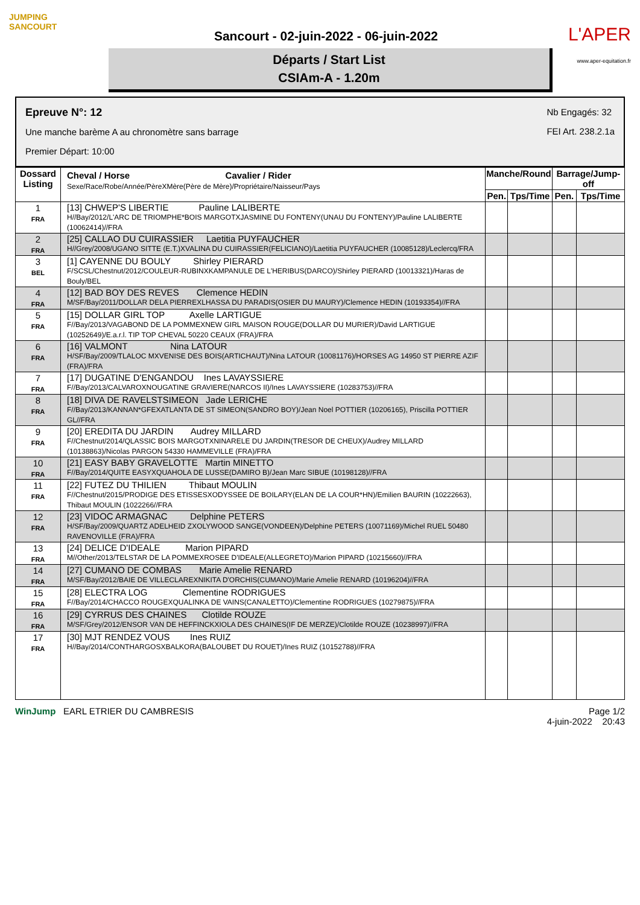JUMPING
SANCOURT
Sancourt - 02-juin-2022 - 06-juin-2022
Départs / Start List
CSIAm-A - 1.20m
L'APER
www.aper-equitation.fr
Epreuve N°: 12
Une manche barème A au chronomètre sans barrage
Premier Départ: 10:00
Nb Engagés: 32
FEI Art. 238.2.1a
| Dossard Listing | Cheval / Horse Cavalier / Rider Sexe/Race/Robe/Année/PèreXMère(Père de Mère)/Propriétaire/Naisseur/Pays | Manche/Round | | Barrage/Jump-off | |
| --- | --- | --- | --- | --- | --- |
| | | Pen. | Tps/Time | Pen. | Tps/Time |
| 1 FRA | [13] CHWEP'S LIBERTIE Pauline LALIBERTE H//Bay/2012/L'ARC DE TRIOMPHE*BOIS MARGOTXJASMINE DU FONTENY(UNAU DU FONTENY)/Pauline LALIBERTE (10062414)//FRA | | | | |
| 2 FRA | [25] CALLAO DU CUIRASSIER Laetitia PUYFAUCHER H//Grey/2008/UGANO SITTE (E.T.)XVALINA DU CUIRASSIER(FELICIANO)/Laetitia PUYFAUCHER (10085128)/Leclercq/FRA | | | | |
| 3 BEL | [1] CAYENNE DU BOULY Shirley PIERARD F/SCSL/Chestnut/2012/COULEUR-RUBINXKAMPANULE DE L'HERIBUS(DARCO)/Shirley PIERARD (10013321)/Haras de Bouly/BEL | | | | |
| 4 FRA | [12] BAD BOY DES REVES Clemence HEDIN M/SF/Bay/2011/DOLLAR DELA PIERREXLHASSA DU PARADIS(OSIER DU MAURY)/Clemence HEDIN (10193354)//FRA | | | | |
| 5 FRA | [15] DOLLAR GIRL TOP Axelle LARTIGUE F//Bay/2013/VAGABOND DE LA POMMEXNEW GIRL MAISON ROUGE(DOLLAR DU MURIER)/David LARTIGUE (10252649)/E.a.r.l. TIP TOP CHEVAL 50220 CEAUX (FRA)/FRA | | | | |
| 6 FRA | [16] VALMONT Nina LATOUR H/SF/Bay/2009/TLALOC MXVENISE DES BOIS(ARTICHAUT)/Nina LATOUR (10081176)/HORSES AG 14950 ST PIERRE AZIF (FRA)/FRA | | | | |
| 7 FRA | [17] DUGATINE D'ENGANDOU Ines LAVAYSSIERE F//Bay/2013/CALVAROXNOUGATINE GRAVIERE(NARCOS II)/Ines LAVAYSSIERE (10283753)//FRA | | | | |
| 8 FRA | [18] DIVA DE RAVELSTSIMEON Jade LERICHE F//Bay/2013/KANNAN*GFEXATLANTA DE ST SIMEON(SANDRO BOY)/Jean Noel POTTIER (10206165), Priscilla POTTIER GL//FRA | | | | |
| 9 FRA | [20] EREDITA DU JARDIN Audrey MILLARD F//Chestnut/2014/QLASSIC BOIS MARGOTXNINARELE DU JARDIN(TRESOR DE CHEUX)/Audrey MILLARD (10138863)/Nicolas PARGON 54330 HAMMEVILLE (FRA)/FRA | | | | |
| 10 FRA | [21] EASY BABY GRAVELOTTE Martin MINETTO F//Bay/2014/QUITE EASYXQUAHOLA DE LUSSE(DAMIRO B)/Jean Marc SIBUE (10198128)//FRA | | | | |
| 11 FRA | [22] FUTEZ DU THILIEN Thibaut MOULIN F//Chestnut/2015/PRODIGE DES ETISSESXODYSSEE DE BOILARY(ELAN DE LA COUR*HN)/Emilien BAURIN (10222663), Thibaut MOULIN (1022266//FRA | | | | |
| 12 FRA | [23] VIDOC ARMAGNAC Delphine PETERS H/SF/Bay/2009/QUARTZ ADELHEID ZXOLYWOOD SANGE(VONDEEN)/Delphine PETERS (10071169)/Michel RUEL 50480 RAVENOVILLE (FRA)/FRA | | | | |
| 13 FRA | [24] DELICE D'IDEALE Marion PIPARD M//Other/2013/TELSTAR DE LA POMMEXROSEE D'IDEALE(ALLEGRETO)/Marion PIPARD (10215660)//FRA | | | | |
| 14 FRA | [27] CUMANO DE COMBAS Marie Amelie RENARD M/SF/Bay/2012/BAIE DE VILLECLAREXNIKITA D'ORCHIS(CUMANO)/Marie Amelie RENARD (10196204)//FRA | | | | |
| 15 FRA | [28] ELECTRA LOG Clementine RODRIGUES F//Bay/2014/CHACCO ROUGEXQUALINKA DE VAINS(CANALETTO)/Clementine RODRIGUES (10279875)//FRA | | | | |
| 16 FRA | [29] CYRRUS DES CHAINES Clotilde ROUZE M/SF/Grey/2012/ENSOR VAN DE HEFFINCKXIOLA DES CHAINES(IF DE MERZE)/Clotilde ROUZE (10238997)//FRA | | | | |
| 17 FRA | [30] MJT RENDEZ VOUS Ines RUIZ H//Bay/2014/CONTHARGOSXBALKORA(BALOUBET DU ROUET)/Ines RUIZ (10152788)//FRA | | | | |
WinJump EARL ETRIER DU CAMBRESIS
Page 1/2
4-juin-2022 20:43